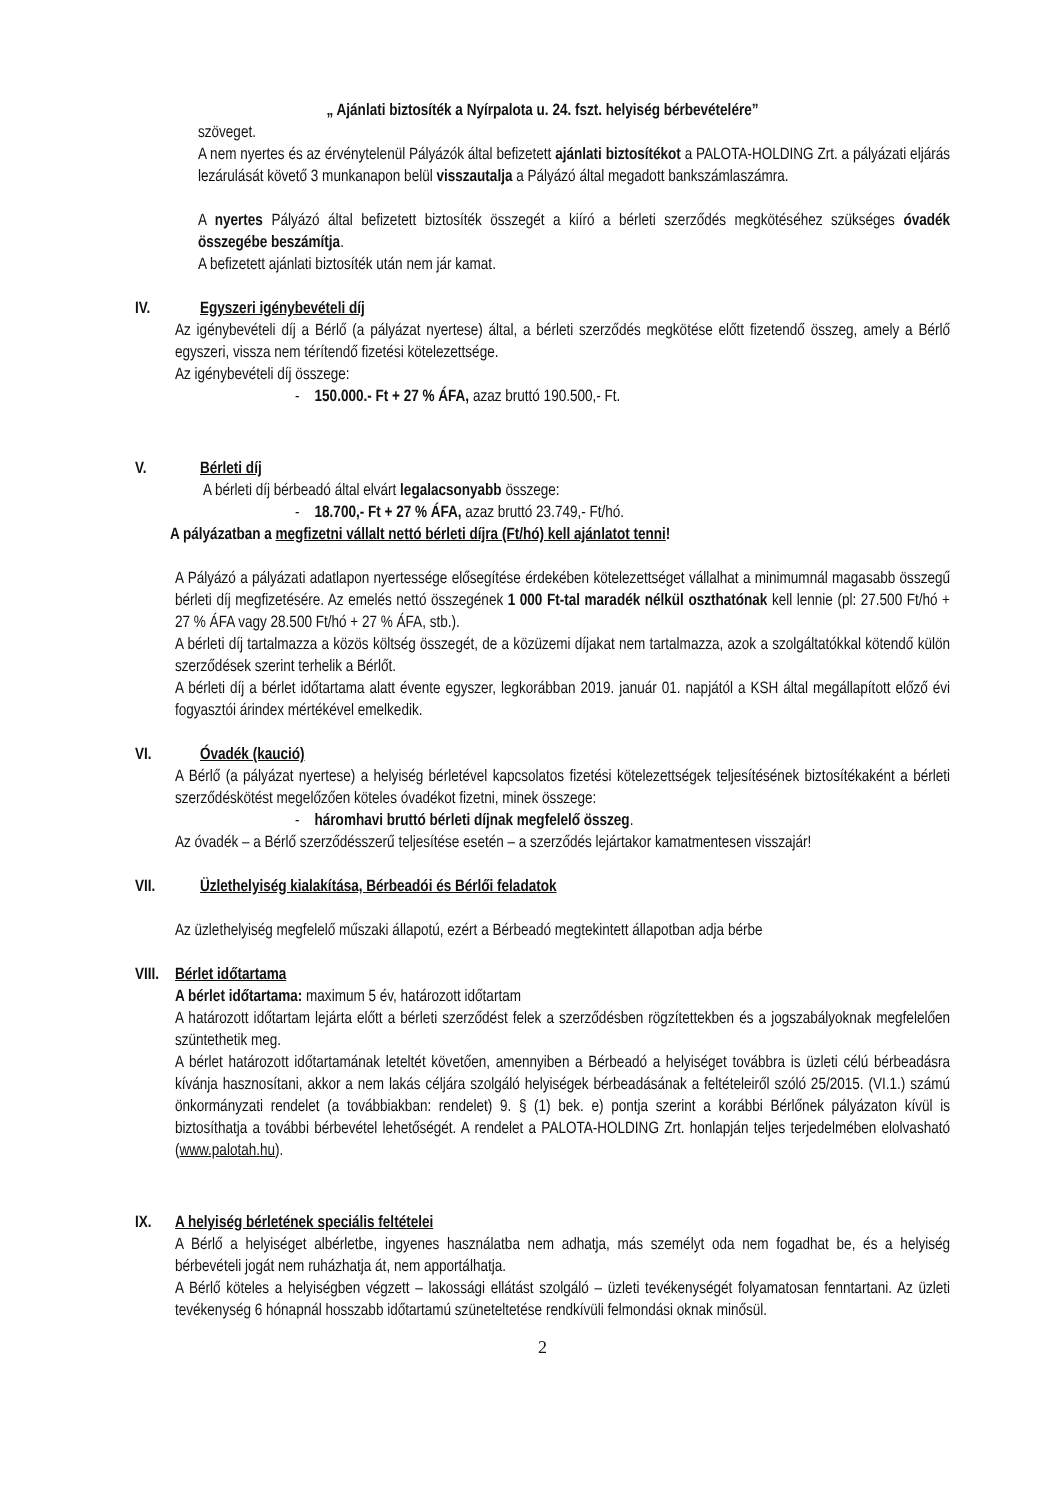„ Ajánlati biztosíték a Nyírpalota u. 24. fszt. helyiség bérbevételére”
szöveget.
A nem nyertes és az érvénytelenül Pályázók által befizetett ajánlati biztosítékot a PALOTA-HOLDING Zrt. a pályázati eljárás lezárulását követő 3 munkanapon belül visszautalja a Pályázó által megadott bankszámlaszámra.
A nyertes Pályázó által befizetett biztosíték összegét a kiíró a bérleti szerződés megkötéséhez szükséges óvadék összegébe beszámítja.
A befizetett ajánlati biztosíték után nem jár kamat.
IV. Egyszeri igénybevételi díj
Az igénybevételi díj a Bérlő (a pályázat nyertese) által, a bérleti szerződés megkötése előtt fizetendő összeg, amely a Bérlő egyszeri, vissza nem térítendő fizetési kötelezettsége.
Az igénybevételi díj összege:
- 150.000.- Ft + 27 % ÁFA, azaz bruttó 190.500,- Ft.
V. Bérleti díj
A bérleti díj bérbeadó által elvárt legalacsonyabb összege:
- 18.700,- Ft + 27 % ÁFA, azaz bruttó 23.749,- Ft/hó.
A pályázatban a megfizetni vállalt nettó bérleti díjra (Ft/hó) kell ajánlatot tenni!
A Pályázó a pályázati adatlapon nyertessége elősegítése érdekében kötelezettséget vállalhat a minimumnál magasabb összegű bérleti díj megfizetésére. Az emelés nettó összegének 1 000 Ft-tal maradék nélkül oszthatónak kell lennie (pl: 27.500 Ft/hó + 27 % ÁFA vagy 28.500 Ft/hó + 27 % ÁFA, stb.).
A bérleti díj tartalmazza a közös költség összegét, de a közüzemi díjakat nem tartalmazza, azok a szolgáltatókkal kötendő külön szerződések szerint terhelik a Bérlőt.
A bérleti díj a bérlet időtartama alatt évente egyszer, legkorábban 2019. január 01. napjától a KSH által megállapított előző évi fogyasztói árindex mértékével emelkedik.
VI. Óvadék (kaució)
A Bérlő (a pályázat nyertese) a helyiség bérletével kapcsolatos fizetési kötelezettségek teljesítésének biztosítékaként a bérleti szerződéskötést megelőzően köteles óvadékot fizetni, minek összege:
- háromhavi bruttó bérleti díjnak megfelelő összeg.
Az óvadék – a Bérlő szerződésszerű teljesítése esetén – a szerződés lejártakor kamatmentesen visszajár!
VII. Üzlethelyiség kialakítása, Bérbeadói és Bérlői feladatok
Az üzlethelyiség megfelelő műszaki állapotú, ezért a Bérbeadó megtekintett állapotban adja bérbe
VIII. Bérlet időtartama
A bérlet időtartama: maximum 5 év, határozott időtartam
A határozott időtartam lejárta előtt a bérleti szerződést felek a szerződésben rögzítettekben és a jogszabályoknak megfelelően szüntethetik meg.
A bérlet határozott időtartamának leteltét követően, amennyiben a Bérbeadó a helyiséget továbbra is üzleti célú bérbeadásra kívánja hasznosítani, akkor a nem lakás céljára szolgáló helyiségek bérbeadásának a feltételeiről szóló 25/2015. (VI.1.) számú önkormányzati rendelet (a továbbiakban: rendelet) 9. § (1) bek. e) pontja szerint a korábbi Bérlőnek pályázaton kívül is biztosíthatja a további bérbevétel lehetőségét. A rendelet a PALOTA-HOLDING Zrt. honlapján teljes terjedelmében elolvasható (www.palotah.hu).
IX. A helyiség bérletének speciális feltételei
A Bérlő a helyiséget albérletbe, ingyenes használatba nem adhatja, más személyt oda nem fogadhat be, és a helyiség bérbevételi jogát nem ruházhatja át, nem apportálhatja.
A Bérlő köteles a helyiségben végzett – lakossági ellátást szolgáló – üzleti tevékenységét folyamatosan fenntartani. Az üzleti tevékenység 6 hónapnál hosszabb időtartamú szüneteltetése rendkívüli felmondási oknak minősül.
2